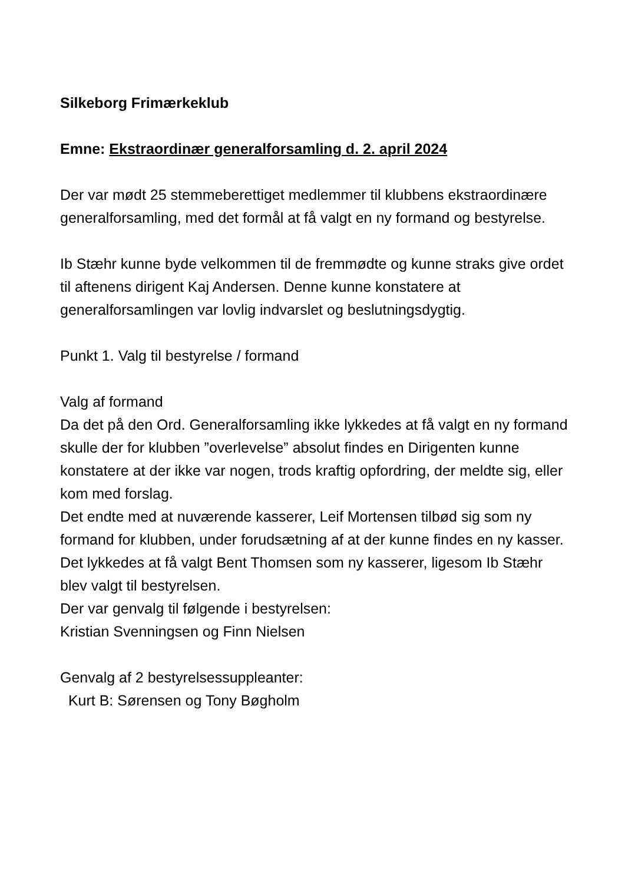Silkeborg Frimærkeklub
Emne: Ekstraordinær generalforsamling d. 2. april 2024
Der var mødt 25 stemmeberettiget medlemmer til klubbens ekstraordinære generalforsamling, med det formål at få valgt en ny formand og bestyrelse.
Ib Stæhr kunne byde velkommen til de fremmødte og kunne straks give ordet til aftenens dirigent Kaj Andersen. Denne kunne konstatere at generalforsamlingen var lovlig indvarslet og beslutningsdygtig.
Punkt 1. Valg til bestyrelse / formand
Valg af formand
Da det på den Ord. Generalforsamling ikke lykkedes at få valgt en ny formand skulle der for klubben ”overlevelse” absolut findes en Dirigenten kunne konstatere at der ikke var nogen, trods kraftig opfordring, der meldte sig, eller kom med forslag.
Det endte med at nuværende kasserer, Leif Mortensen tilbød sig som ny formand for klubben, under forudsætning af at der kunne findes en ny kasser.
Det lykkedes at få valgt Bent Thomsen som ny kasserer, ligesom Ib Stæhr blev valgt til bestyrelsen.
Der var genvalg til følgende i bestyrelsen:
Kristian Svenningsen og Finn Nielsen
Genvalg af 2 bestyrelsessuppleanter:
Kurt B: Sørensen og Tony Bøgholm